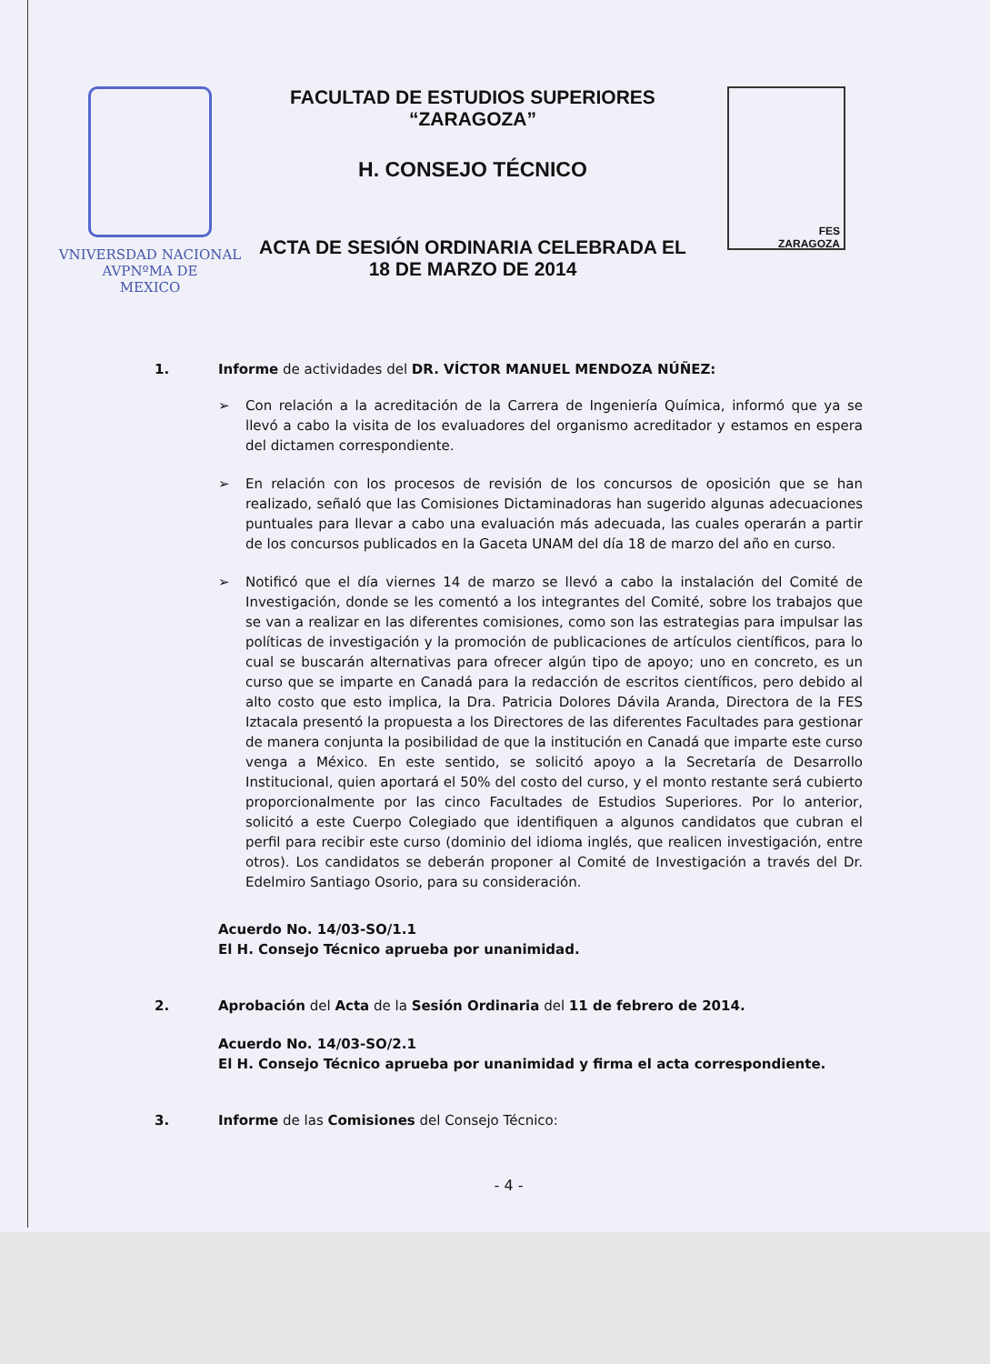VNIVERSDAD NACIONAL
AVPNºMA DE
MEXICO
FACULTAD DE ESTUDIOS SUPERIORES
“ZARAGOZA”
H. CONSEJO TÉCNICO
ACTA DE SESIÓN ORDINARIA CELEBRADA EL
18 DE MARZO DE 2014
FES
ZARAGOZA
1. Informe de actividades del DR. VÍCTOR MANUEL MENDOZA NÚÑEZ:
➢ Con relación a la acreditación de la Carrera de Ingeniería Química, informó que ya se llevó a cabo la visita de los evaluadores del organismo acreditador y estamos en espera del dictamen correspondiente.
➢ En relación con los procesos de revisión de los concursos de oposición que se han realizado, señaló que las Comisiones Dictaminadoras han sugerido algunas adecuaciones puntuales para llevar a cabo una evaluación más adecuada, las cuales operarán a partir de los concursos publicados en la Gaceta UNAM del día 18 de marzo del año en curso.
➢ Notificó que el día viernes 14 de marzo se llevó a cabo la instalación del Comité de Investigación, donde se les comentó a los integrantes del Comité, sobre los trabajos que se van a realizar en las diferentes comisiones, como son las estrategias para impulsar las políticas de investigación y la promoción de publicaciones de artículos científicos, para lo cual se buscarán alternativas para ofrecer algún tipo de apoyo; uno en concreto, es un curso que se imparte en Canadá para la redacción de escritos científicos, pero debido al alto costo que esto implica, la Dra. Patricia Dolores Dávila Aranda, Directora de la FES Iztacala presentó la propuesta a los Directores de las diferentes Facultades para gestionar de manera conjunta la posibilidad de que la institución en Canadá que imparte este curso venga a México. En este sentido, se solicitó apoyo a la Secretaría de Desarrollo Institucional, quien aportará el 50% del costo del curso, y el monto restante será cubierto proporcionalmente por las cinco Facultades de Estudios Superiores. Por lo anterior, solicitó a este Cuerpo Colegiado que identifiquen a algunos candidatos que cubran el perfil para recibir este curso (dominio del idioma inglés, que realicen investigación, entre otros). Los candidatos se deberán proponer al Comité de Investigación a través del Dr. Edelmiro Santiago Osorio, para su consideración.
Acuerdo No. 14/03-SO/1.1
El H. Consejo Técnico aprueba por unanimidad.
2. Aprobación del Acta de la Sesión Ordinaria del 11 de febrero de 2014.
Acuerdo No. 14/03-SO/2.1
El H. Consejo Técnico aprueba por unanimidad y firma el acta correspondiente.
3. Informe de las Comisiones del Consejo Técnico:
- 4 -